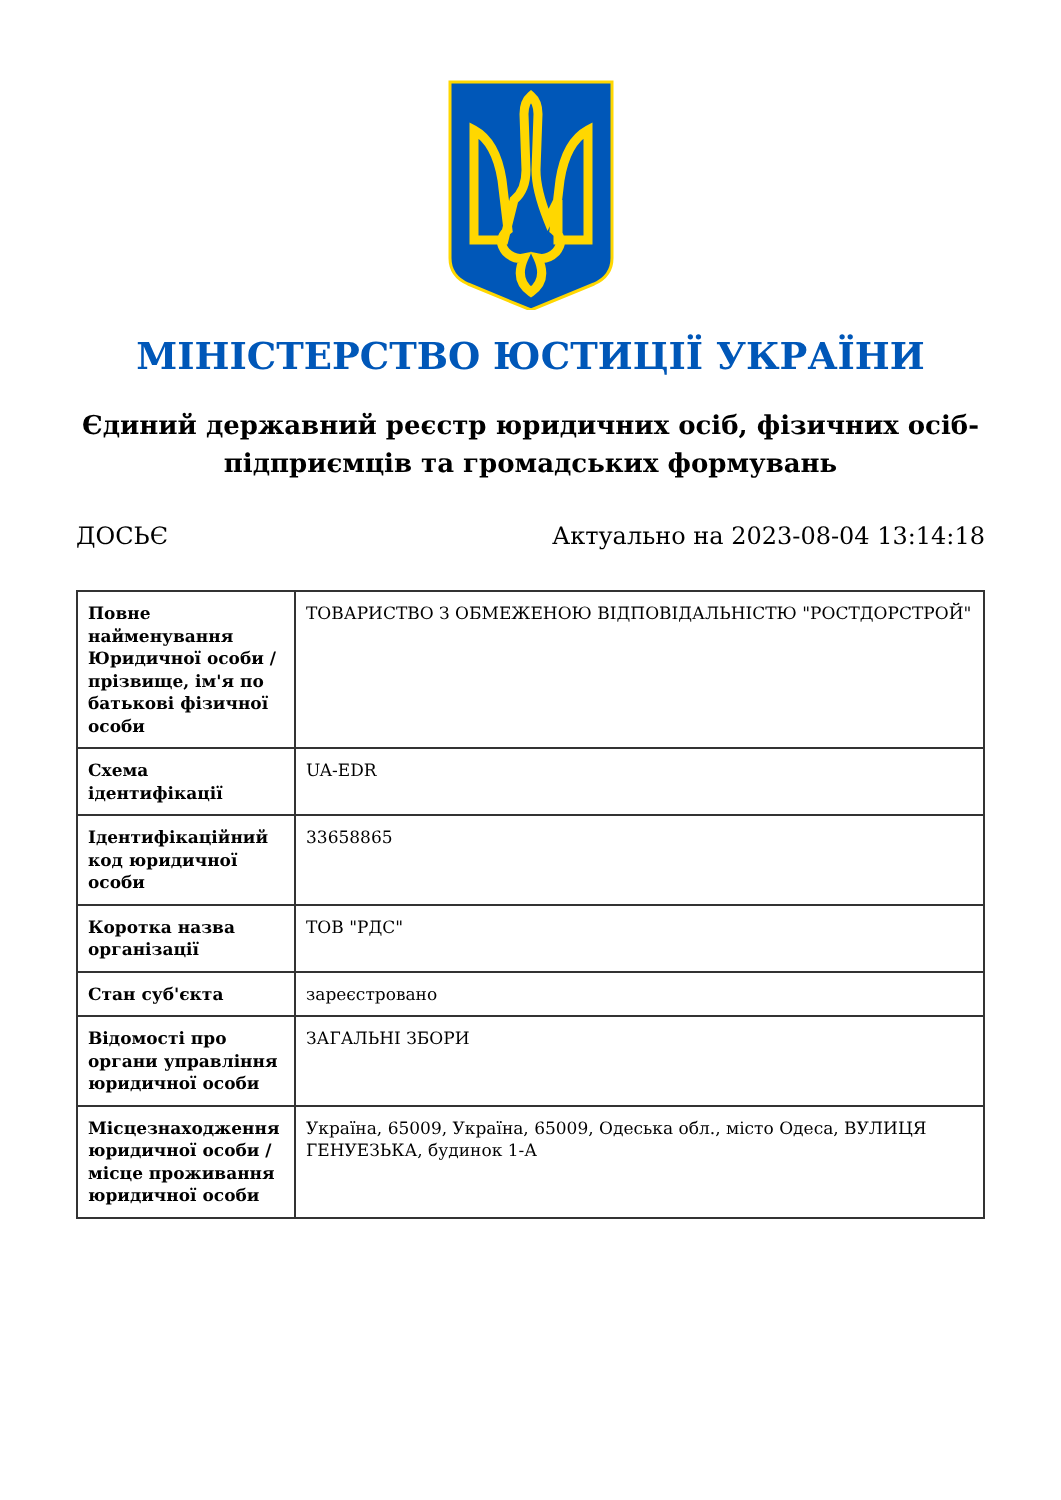МІНІСТЕРСТВО ЮСТИЦІЇ УКРАЇНИ
Єдиний державний реєстр юридичних осіб, фізичних осіб-підприємців та громадських формувань
ДОСЬЄ Актуально на 2023-08-04 13:14:18
| Повне найменування Юридичної особи / прізвище, ім'я по батькові фізичної особи | ТОВАРИСТВО З ОБМЕЖЕНОЮ ВІДПОВІДАЛЬНІСТЮ "РОСТДОРСТРОЙ" |
| Схема ідентифікації | UA-EDR |
| Ідентифікаційний код юридичної особи | 33658865 |
| Коротка назва організації | ТОВ "РДС" |
| Стан суб'єкта | зареєстровано |
| Відомості про органи управління юридичної особи | ЗАГАЛЬНІ ЗБОРИ |
| Місцезнаходження юридичної особи / місце проживання юридичної особи | Україна, 65009, Україна, 65009, Одеська обл., місто Одеса, ВУЛИЦЯ ГЕНУЕЗЬКА, будинок 1-А |